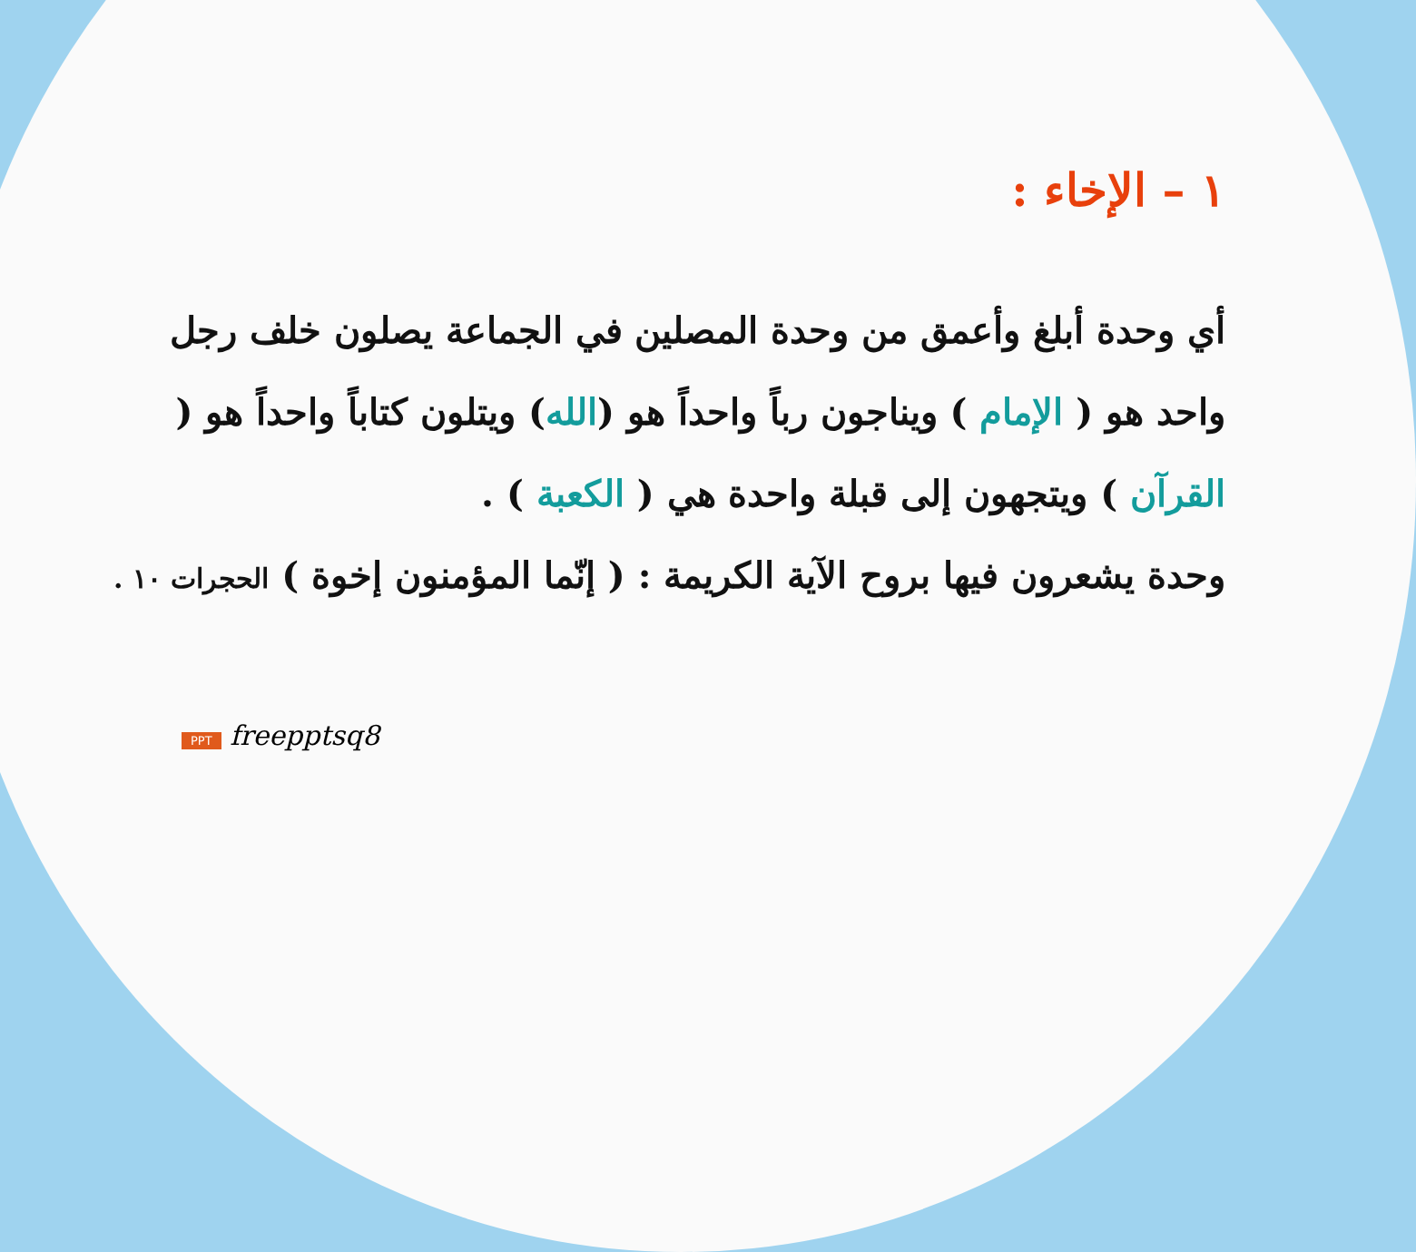١ – الإخاء :
أي وحدة أبلغ وأعمق من وحدة المصلين في الجماعة يصلون خلف رجل واحد هو ( الإمام ) ويناجون رباً واحداً هو (الله) ويتلون كتاباً واحداً هو ( القرآن ) ويتجهون إلى قبلة واحدة هي ( الكعبة ) .
وحدة يشعرون فيها بروح الآية الكريمة : ( إنّما المؤمنون إخوة ) الحجرات ١٠ .
PPT freepptsq8